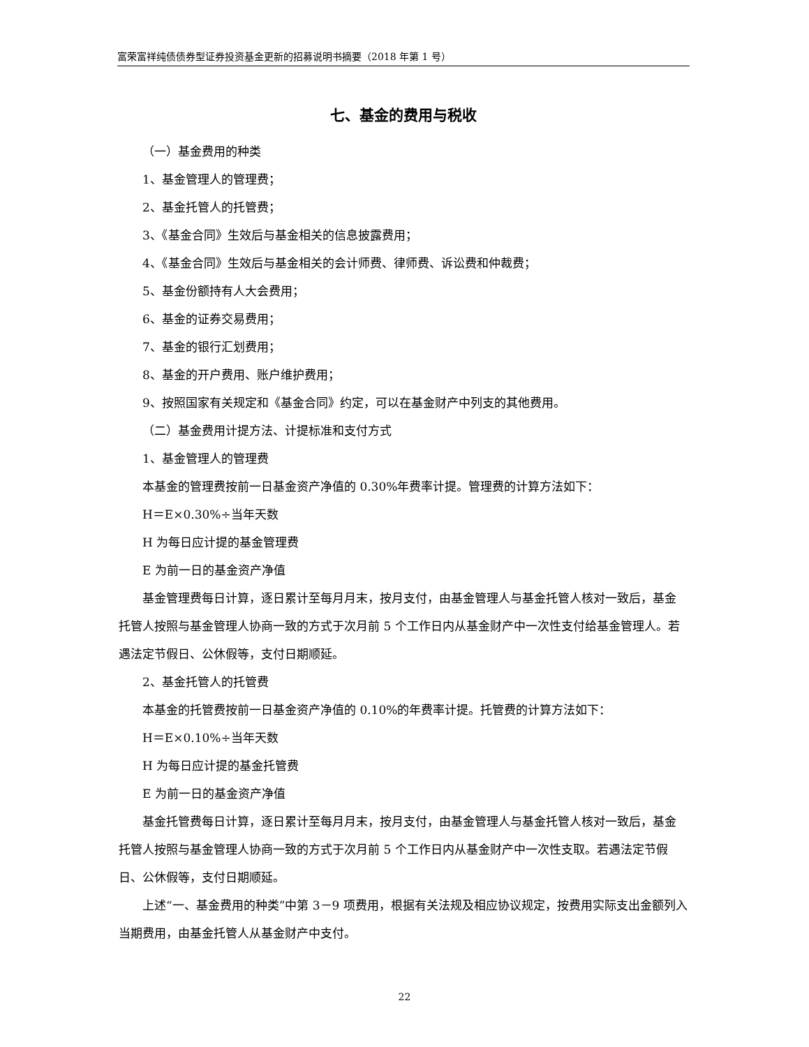富荣富祥纯债债券型证券投资基金更新的招募说明书摘要（2018 年第 1 号）
七、基金的费用与税收
（一）基金费用的种类
1、基金管理人的管理费；
2、基金托管人的托管费；
3、《基金合同》生效后与基金相关的信息披露费用；
4、《基金合同》生效后与基金相关的会计师费、律师费、诉讼费和仲裁费；
5、基金份额持有人大会费用；
6、基金的证券交易费用；
7、基金的银行汇划费用；
8、基金的开户费用、账户维护费用；
9、按照国家有关规定和《基金合同》约定，可以在基金财产中列支的其他费用。
（二）基金费用计提方法、计提标准和支付方式
1、基金管理人的管理费
本基金的管理费按前一日基金资产净值的 0.30%年费率计提。管理费的计算方法如下：
H＝E×0.30%÷当年天数
H 为每日应计提的基金管理费
E 为前一日的基金资产净值
基金管理费每日计算，逐日累计至每月月末，按月支付，由基金管理人与基金托管人核对一致后，基金托管人按照与基金管理人协商一致的方式于次月前 5 个工作日内从基金财产中一次性支付给基金管理人。若遇法定节假日、公休假等，支付日期顺延。
2、基金托管人的托管费
本基金的托管费按前一日基金资产净值的 0.10%的年费率计提。托管费的计算方法如下：
H＝E×0.10%÷当年天数
H 为每日应计提的基金托管费
E 为前一日的基金资产净值
基金托管费每日计算，逐日累计至每月月末，按月支付，由基金管理人与基金托管人核对一致后，基金托管人按照与基金管理人协商一致的方式于次月前 5 个工作日内从基金财产中一次性支取。若遇法定节假日、公休假等，支付日期顺延。
上述“一、基金费用的种类”中第 3－9 项费用，根据有关法规及相应协议规定，按费用实际支出金额列入当期费用，由基金托管人从基金财产中支付。
22